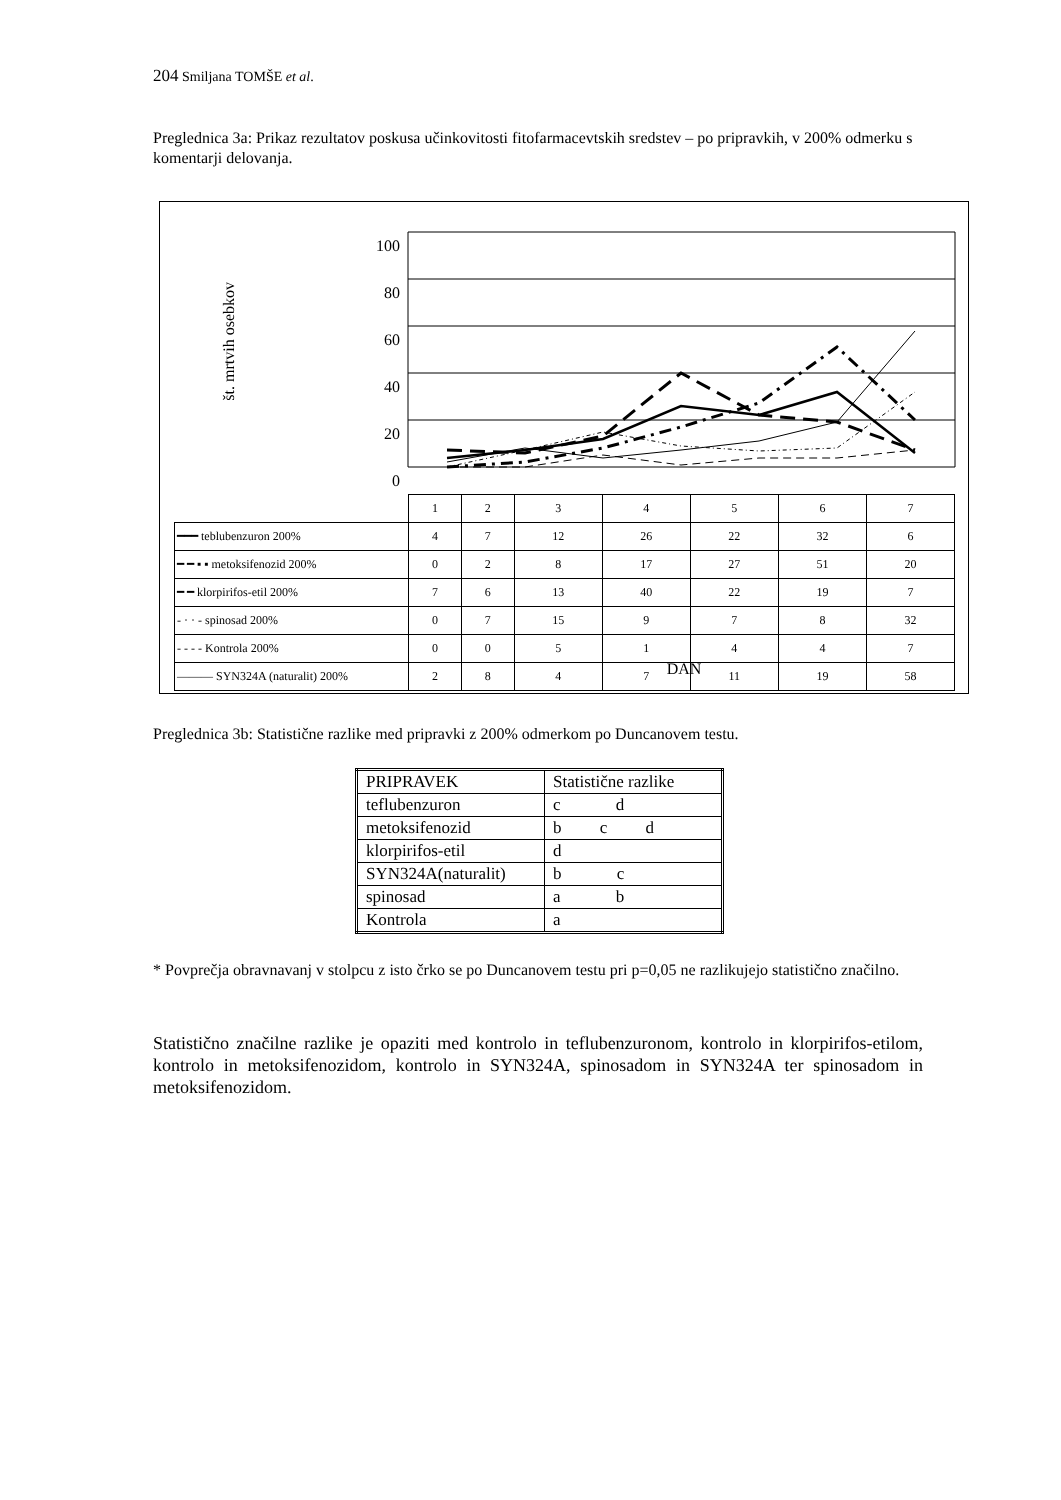204 Smiljana TOMŠE et al.
Preglednica 3a: Prikaz rezultatov poskusa učinkovitosti fitofarmacevtskih sredstev – po pripravkih, v 200% odmerku s komentarji delovanja.
100
80
60
40
20
0
št. mrtvih osebkov
| | 1 | 2 | 3 | 4 | 5 | 6 | 7 |
| ━━━ teblubenzuron 200% | 4 | 7 | 12 | 26 | 22 | 32 | 6 |
| ━ ━ ▪ ▪ metoksifenozid 200% | 0 | 2 | 8 | 17 | 27 | 51 | 20 |
| ━ ━ klorpirifos-etil 200% | 7 | 6 | 13 | 40 | 22 | 19 | 7 |
| - · · - spinosad 200% | 0 | 7 | 15 | 9 | 7 | 8 | 32 |
| - - - - Kontrola 200% | 0 | 0 | 5 | 1 | 4 | 4 | 7 |
| ——— SYN324A (naturalit) 200% | 2 | 8 | 4 | 7 | 11 | 19 | 58 |
DAN
Preglednica 3b: Statistične razlike med pripravki z 200% odmerkom po Duncanovem testu.
| PRIPRAVEK | Statistične razlike |
| teflubenzuron | c d |
| metoksifenozid | b c d |
| klorpirifos-etil | d |
| SYN324A(naturalit) | b c |
| spinosad | a b |
| Kontrola | a |
* Povprečja obravnavanj v stolpcu z isto črko se po Duncanovem testu pri p=0,05 ne razlikujejo statistično značilno.
Statistično značilne razlike je opaziti med kontrolo in teflubenzuronom, kontrolo in klorpirifos-etilom, kontrolo in metoksifenozidom, kontrolo in SYN324A, spinosadom in SYN324A ter spinosadom in metoksifenozidom.